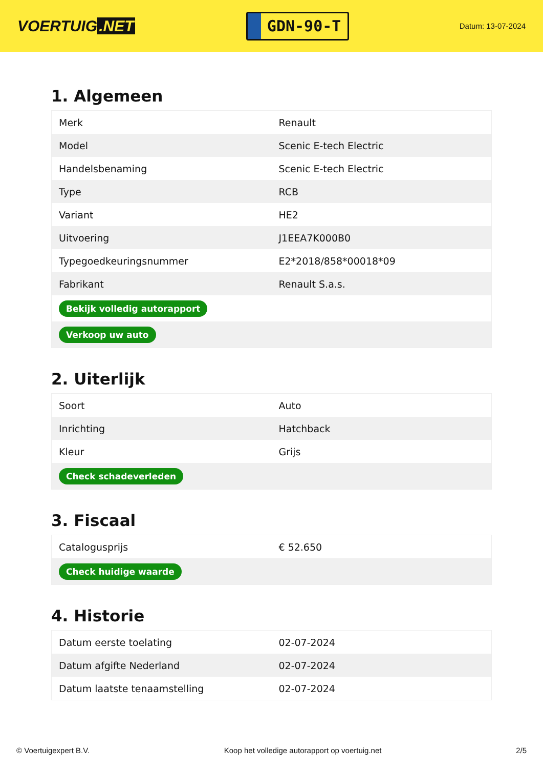VOERTUIG.NET
GDN-90-T
Datum: 13-07-2024
1. Algemeen
| Merk | Renault |
| Model | Scenic E-tech Electric |
| Handelsbenaming | Scenic E-tech Electric |
| Type | RCB |
| Variant | HE2 |
| Uitvoering | J1EEA7K000B0 |
| Typegoedkeuringsnummer | E2*2018/858*00018*09 |
| Fabrikant | Renault S.a.s. |
| Bekijk volledig autorapport | |
| Verkoop uw auto | |
2. Uiterlijk
| Soort | Auto |
| Inrichting | Hatchback |
| Kleur | Grijs |
| Check schadeverleden | |
3. Fiscaal
| Catalogusprijs | € 52.650 |
| Check huidige waarde | |
4. Historie
| Datum eerste toelating | 02-07-2024 |
| Datum afgifte Nederland | 02-07-2024 |
| Datum laatste tenaamstelling | 02-07-2024 |
© Voertuigexpert B.V. Koop het volledige autorapport op voertuig.net 2/5